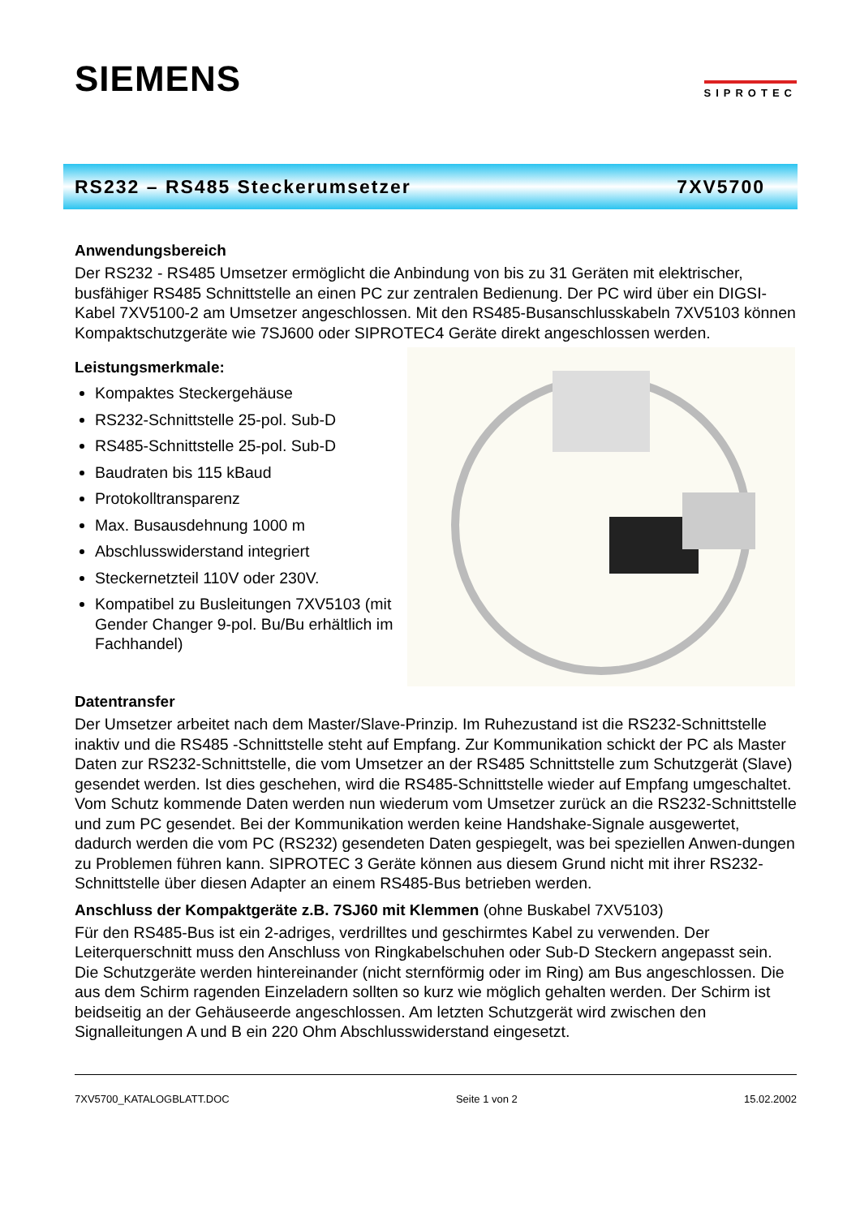SIEMENS
SIPROTEC
RS232 – RS485 Steckerumsetzer 7XV5700
Anwendungsbereich
Der RS232 - RS485 Umsetzer ermöglicht die Anbindung von bis zu 31 Geräten mit elektrischer, busfähiger RS485 Schnittstelle an einen PC zur zentralen Bedienung. Der PC wird über ein DIGSI-Kabel 7XV5100-2 am Umsetzer angeschlossen. Mit den RS485-Busanschlusskabeln 7XV5103 können Kompaktschutzgeräte wie 7SJ600 oder SIPROTEC4 Geräte direkt angeschlossen werden.
Leistungsmerkmale:
Kompaktes Steckergehäuse
RS232-Schnittstelle 25-pol. Sub-D
RS485-Schnittstelle 25-pol. Sub-D
Baudraten bis 115 kBaud
Protokolltransparenz
Max. Busausdehnung 1000 m
Abschlusswiderstand integriert
Steckernetzteil 110V oder 230V.
Kompatibel zu Busleitungen 7XV5103 (mit Gender Changer 9-pol. Bu/Bu erhältlich im Fachhandel)
Datentransfer
Der Umsetzer arbeitet nach dem Master/Slave-Prinzip. Im Ruhezustand ist die RS232-Schnittstelle inaktiv und die RS485 -Schnittstelle steht auf Empfang. Zur Kommunikation schickt der PC als Master Daten zur RS232-Schnittstelle, die vom Umsetzer an der RS485 Schnittstelle zum Schutzgerät (Slave) gesendet werden. Ist dies geschehen, wird die RS485-Schnittstelle wieder auf Empfang umgeschaltet. Vom Schutz kommende Daten werden nun wiederum vom Umsetzer zurück an die RS232-Schnittstelle und zum PC gesendet. Bei der Kommunikation werden keine Handshake-Signale ausgewertet, dadurch werden die vom PC (RS232) gesendeten Daten gespiegelt, was bei speziellen Anwen-dungen zu Problemen führen kann. SIPROTEC 3 Geräte können aus diesem Grund nicht mit ihrer RS232-Schnittstelle über diesen Adapter an einem RS485-Bus betrieben werden.
Anschluss der Kompaktgeräte z.B. 7SJ60 mit Klemmen (ohne Buskabel 7XV5103)
Für den RS485-Bus ist ein 2-adriges, verdrilltes und geschirmtes Kabel zu verwenden. Der Leiterquerschnitt muss den Anschluss von Ringkabelschuhen oder Sub-D Steckern angepasst sein. Die Schutzgeräte werden hintereinander (nicht sternförmig oder im Ring) am Bus angeschlossen. Die aus dem Schirm ragenden Einzeladern sollten so kurz wie möglich gehalten werden. Der Schirm ist beidseitig an der Gehäuseerde angeschlossen. Am letzten Schutzgerät wird zwischen den Signalleitungen A und B ein 220 Ohm Abschlusswiderstand eingesetzt.
7XV5700_KATALOGBLATT.DOC Seite 1 von 2 15.02.2002